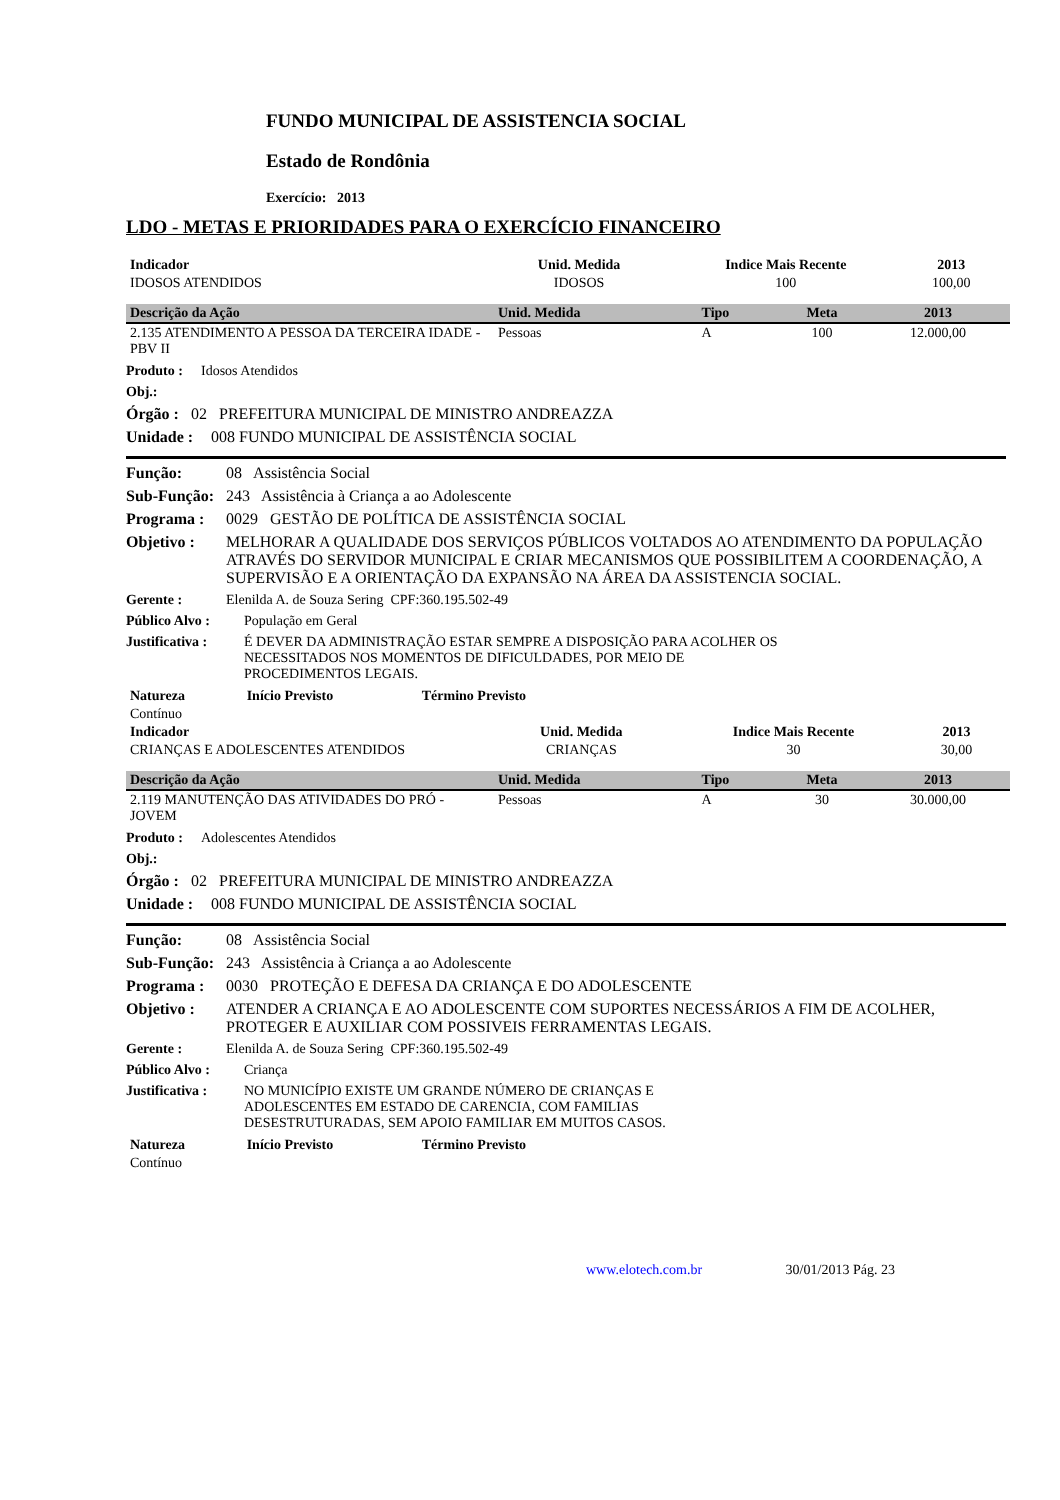FUNDO MUNICIPAL DE ASSISTENCIA SOCIAL
Estado de Rondônia
Exercício: 2013
LDO - METAS E PRIORIDADES PARA O EXERCÍCIO FINANCEIRO
| Indicador | Unid. Medida | Indice Mais Recente | 2013 | |
| --- | --- | --- | --- | --- |
| IDOSOS ATENDIDOS | IDOSOS | 100 | 100,00 | |
| Descrição da Ação | Unid. Medida | Tipo | Meta | 2013 |
| --- | --- | --- | --- | --- |
| 2.135 ATENDIMENTO A PESSOA DA TERCEIRA IDADE - PBV II | Pessoas | A | 100 | 12.000,00 |
Produto : Idosos Atendidos
Obj.:
Órgão : 02 PREFEITURA MUNICIPAL DE MINISTRO ANDREAZZA
Unidade : 008 FUNDO MUNICIPAL DE ASSISTÊNCIA SOCIAL
Função: 08 Assistência Social
Sub-Função: 243 Assistência à Criança a ao Adolescente
Programa : 0029 GESTÃO DE POLÍTICA DE ASSISTÊNCIA SOCIAL
Objetivo : MELHORAR A QUALIDADE DOS SERVIÇOS PÚBLICOS VOLTADOS AO ATENDIMENTO DA POPULAÇÃO ATRAVÉS DO SERVIDOR MUNICIPAL E CRIAR MECANISMOS QUE POSSIBILITEM A COORDENAÇÃO, A SUPERVISÃO E A ORIENTAÇÃO DA EXPANSÃO NA ÁREA DA ASSISTENCIA SOCIAL.
Gerente : Elenilda A. de Souza Sering CPF:360.195.502-49
Público Alvo : População em Geral
Justificativa : É DEVER DA ADMINISTRAÇÃO ESTAR SEMPRE A DISPOSIÇÃO PARA ACOLHER OS NECESSITADOS NOS MOMENTOS DE DIFICULDADES, POR MEIO DE PROCEDIMENTOS LEGAIS.
| Natureza | Início Previsto | Término Previsto |
| --- | --- | --- |
| Contínuo | | |
| Indicador | Unid. Medida | Indice Mais Recente | 2013 | |
| --- | --- | --- | --- | --- |
| CRIANÇAS E ADOLESCENTES ATENDIDOS | CRIANÇAS | 30 | 30,00 | |
| Descrição da Ação | Unid. Medida | Tipo | Meta | 2013 |
| --- | --- | --- | --- | --- |
| 2.119 MANUTENÇÃO DAS ATIVIDADES DO PRÓ - JOVEM | Pessoas | A | 30 | 30.000,00 |
Produto : Adolescentes Atendidos
Obj.:
Órgão : 02 PREFEITURA MUNICIPAL DE MINISTRO ANDREAZZA
Unidade : 008 FUNDO MUNICIPAL DE ASSISTÊNCIA SOCIAL
Função: 08 Assistência Social
Sub-Função: 243 Assistência à Criança a ao Adolescente
Programa : 0030 PROTEÇÃO E DEFESA DA CRIANÇA E DO ADOLESCENTE
Objetivo : ATENDER A CRIANÇA E AO ADOLESCENTE COM SUPORTES NECESSÁRIOS A FIM DE ACOLHER, PROTEGER E AUXILIAR COM POSSIVEIS FERRAMENTAS LEGAIS.
Gerente : Elenilda A. de Souza Sering CPF:360.195.502-49
Público Alvo : Criança
Justificativa : NO MUNICÍPIO EXISTE UM GRANDE NÚMERO DE CRIANÇAS E ADOLESCENTES EM ESTADO DE CARENCIA, COM FAMILIAS DESESTRUTURADAS, SEM APOIO FAMILIAR EM MUITOS CASOS.
| Natureza | Início Previsto | Término Previsto |
| --- | --- | --- |
| Contínuo | | |
www.elotech.com.br 30/01/2013 Pág. 23